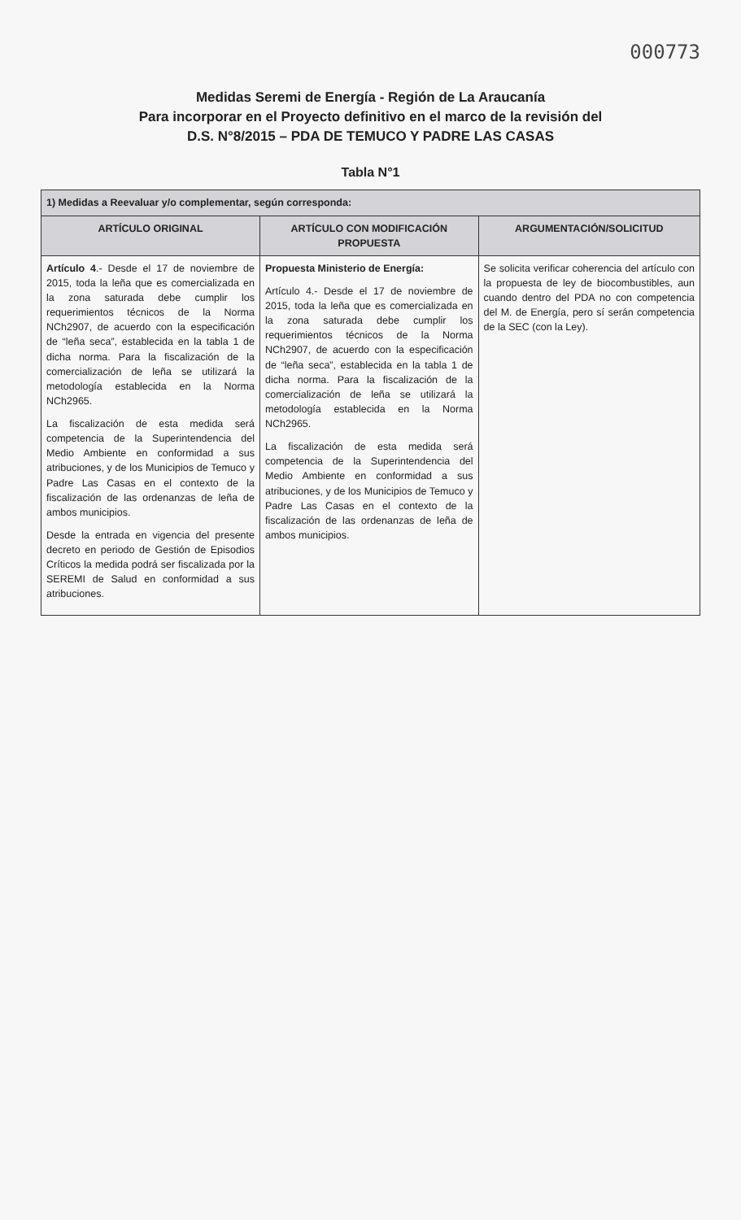000773
Medidas Seremi de Energía - Región de La Araucanía
Para incorporar en el Proyecto definitivo en el marco de la revisión del
D.S. N°8/2015 – PDA DE TEMUCO Y PADRE LAS CASAS
Tabla N°1
| 1) Medidas a Reevaluar y/o complementar, según corresponda: | | |
| ARTÍCULO ORIGINAL | ARTÍCULO CON MODIFICACIÓN PROPUESTA | ARGUMENTACIÓN/SOLICITUD |
| Artículo 4 .- Desde el 17 de noviembre de 2015, toda la leña que es comercializada en la zona saturada debe cumplir los requerimientos técnicos de la Norma NCh2907, de acuerdo con la especificación de “leña seca”, establecida en la tabla 1 de dicha norma. Para la fiscalización de la comercialización de leña se utilizará la metodología establecida en la Norma NCh2965. La fiscalización de esta medida será competencia de la Superintendencia del Medio Ambiente en conformidad a sus atribuciones, y de los Municipios de Temuco y Padre Las Casas en el contexto de la fiscalización de las ordenanzas de leña de ambos municipios. Desde la entrada en vigencia del presente decreto en periodo de Gestión de Episodios Críticos la medida podrá ser fiscalizada por la SEREMI de Salud en conformidad a sus atribuciones. | Propuesta Ministerio de Energía: Artículo 4.- Desde el 17 de noviembre de 2015, toda la leña que es comercializada en la zona saturada debe cumplir los requerimientos técnicos de la Norma NCh2907, de acuerdo con la especificación de “leña seca”, establecida en la tabla 1 de dicha norma. Para la fiscalización de la comercialización de leña se utilizará la metodología establecida en la Norma NCh2965. La fiscalización de esta medida será competencia de la Superintendencia del Medio Ambiente en conformidad a sus atribuciones, y de los Municipios de Temuco y Padre Las Casas en el contexto de la fiscalización de las ordenanzas de leña de ambos municipios. | Se solicita verificar coherencia del artículo con la propuesta de ley de biocombustibles, aun cuando dentro del PDA no con competencia del M. de Energía, pero sí serán competencia de la SEC (con la Ley). |